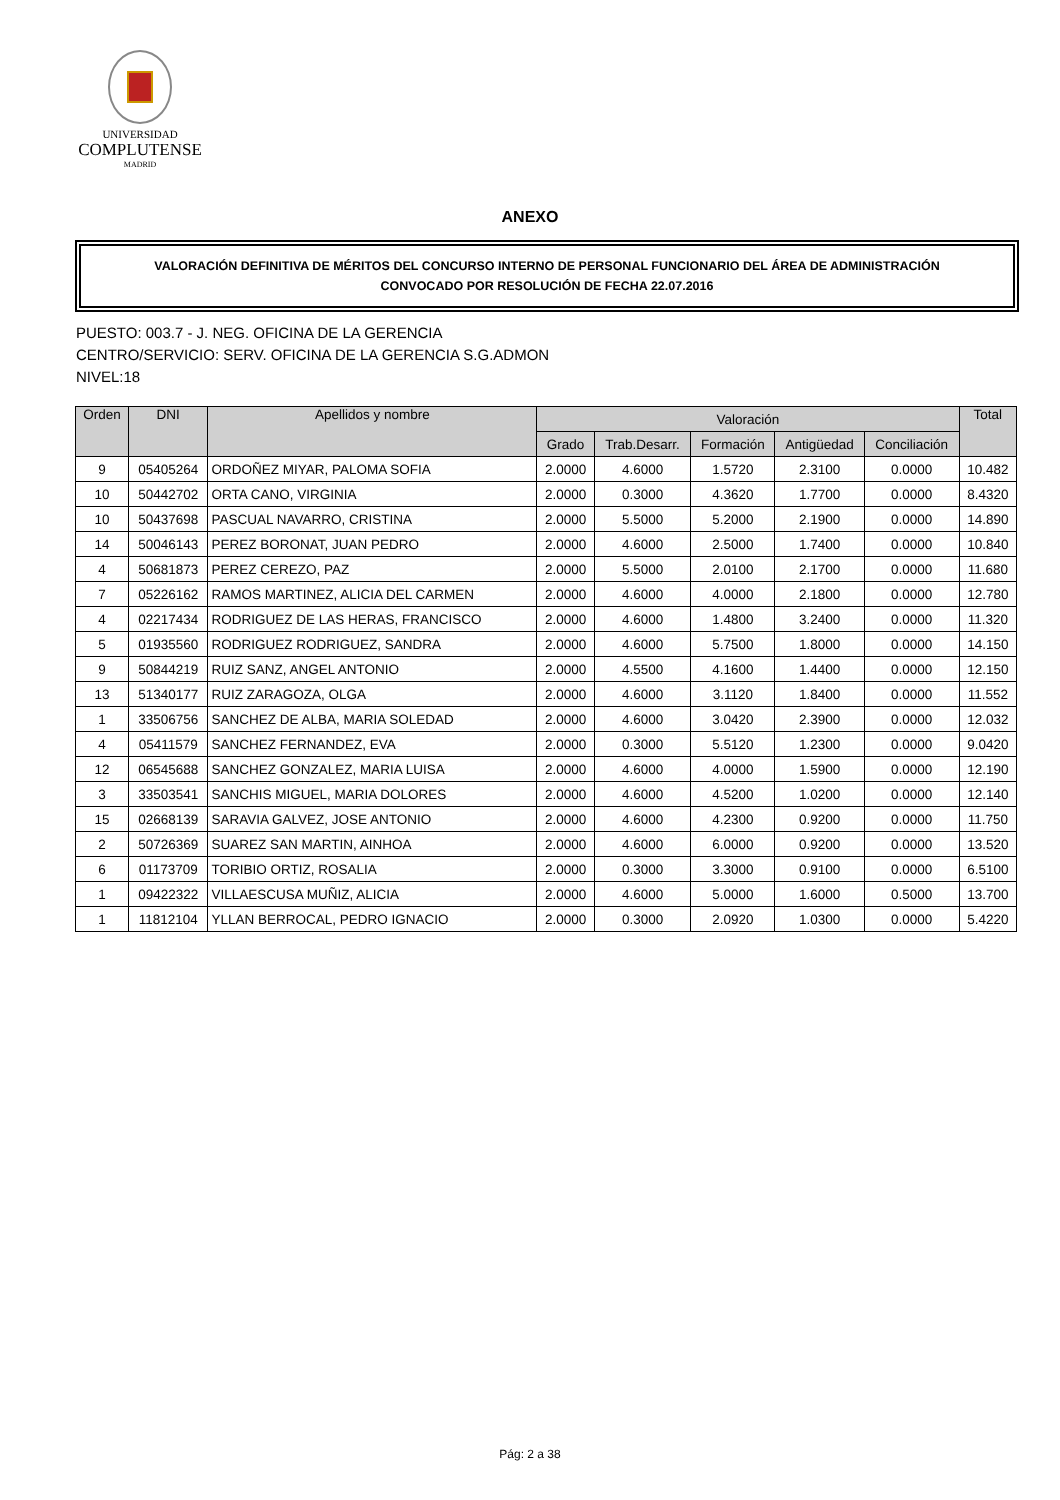UNIVERSIDAD
COMPLUTENSE
MADRID
ANEXO
VALORACIÓN DEFINITIVA DE MÉRITOS DEL CONCURSO INTERNO DE PERSONAL FUNCIONARIO DEL ÁREA DE ADMINISTRACIÓN
CONVOCADO POR RESOLUCIÓN DE FECHA 22.07.2016
PUESTO: 003.7 - J. NEG. OFICINA DE LA GERENCIA
CENTRO/SERVICIO: SERV. OFICINA DE LA GERENCIA S.G.ADMON
NIVEL:18
| Orden | DNI | Apellidos y nombre | Valoración | | | | | Total |
| --- | --- | --- | --- | --- | --- | --- | --- | --- |
| | | | Grado | Trab.Desarr. | Formación | Antigüedad | Conciliación | |
| 9 | 05405264 | ORDOÑEZ MIYAR, PALOMA SOFIA | 2.0000 | 4.6000 | 1.5720 | 2.3100 | 0.0000 | 10.482 |
| 10 | 50442702 | ORTA CANO, VIRGINIA | 2.0000 | 0.3000 | 4.3620 | 1.7700 | 0.0000 | 8.4320 |
| 10 | 50437698 | PASCUAL NAVARRO, CRISTINA | 2.0000 | 5.5000 | 5.2000 | 2.1900 | 0.0000 | 14.890 |
| 14 | 50046143 | PEREZ BORONAT, JUAN PEDRO | 2.0000 | 4.6000 | 2.5000 | 1.7400 | 0.0000 | 10.840 |
| 4 | 50681873 | PEREZ CEREZO, PAZ | 2.0000 | 5.5000 | 2.0100 | 2.1700 | 0.0000 | 11.680 |
| 7 | 05226162 | RAMOS MARTINEZ, ALICIA DEL CARMEN | 2.0000 | 4.6000 | 4.0000 | 2.1800 | 0.0000 | 12.780 |
| 4 | 02217434 | RODRIGUEZ DE LAS HERAS, FRANCISCO | 2.0000 | 4.6000 | 1.4800 | 3.2400 | 0.0000 | 11.320 |
| 5 | 01935560 | RODRIGUEZ RODRIGUEZ, SANDRA | 2.0000 | 4.6000 | 5.7500 | 1.8000 | 0.0000 | 14.150 |
| 9 | 50844219 | RUIZ SANZ, ANGEL ANTONIO | 2.0000 | 4.5500 | 4.1600 | 1.4400 | 0.0000 | 12.150 |
| 13 | 51340177 | RUIZ ZARAGOZA, OLGA | 2.0000 | 4.6000 | 3.1120 | 1.8400 | 0.0000 | 11.552 |
| 1 | 33506756 | SANCHEZ DE ALBA, MARIA SOLEDAD | 2.0000 | 4.6000 | 3.0420 | 2.3900 | 0.0000 | 12.032 |
| 4 | 05411579 | SANCHEZ FERNANDEZ, EVA | 2.0000 | 0.3000 | 5.5120 | 1.2300 | 0.0000 | 9.0420 |
| 12 | 06545688 | SANCHEZ GONZALEZ, MARIA LUISA | 2.0000 | 4.6000 | 4.0000 | 1.5900 | 0.0000 | 12.190 |
| 3 | 33503541 | SANCHIS MIGUEL, MARIA DOLORES | 2.0000 | 4.6000 | 4.5200 | 1.0200 | 0.0000 | 12.140 |
| 15 | 02668139 | SARAVIA GALVEZ, JOSE ANTONIO | 2.0000 | 4.6000 | 4.2300 | 0.9200 | 0.0000 | 11.750 |
| 2 | 50726369 | SUAREZ SAN MARTIN, AINHOA | 2.0000 | 4.6000 | 6.0000 | 0.9200 | 0.0000 | 13.520 |
| 6 | 01173709 | TORIBIO ORTIZ, ROSALIA | 2.0000 | 0.3000 | 3.3000 | 0.9100 | 0.0000 | 6.5100 |
| 1 | 09422322 | VILLAESCUSA MUÑIZ, ALICIA | 2.0000 | 4.6000 | 5.0000 | 1.6000 | 0.5000 | 13.700 |
| 1 | 11812104 | YLLAN BERROCAL, PEDRO IGNACIO | 2.0000 | 0.3000 | 2.0920 | 1.0300 | 0.0000 | 5.4220 |
Pág: 2 a 38